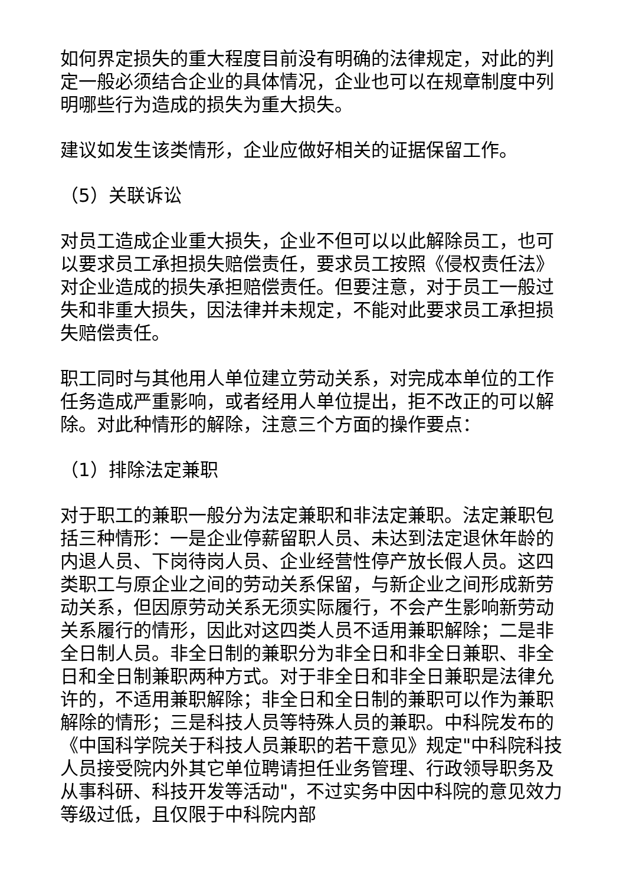如何界定损失的重大程度目前没有明确的法律规定，对此的判定一般必须结合企业的具体情况，企业也可以在规章制度中列明哪些行为造成的损失为重大损失。
建议如发生该类情形，企业应做好相关的证据保留工作。
（5）关联诉讼
对员工造成企业重大损失，企业不但可以以此解除员工，也可以要求员工承担损失赔偿责任，要求员工按照《侵权责任法》对企业造成的损失承担赔偿责任。但要注意，对于员工一般过失和非重大损失，因法律并未规定，不能对此要求员工承担损失赔偿责任。
职工同时与其他用人单位建立劳动关系，对完成本单位的工作任务造成严重影响，或者经用人单位提出，拒不改正的可以解除。对此种情形的解除，注意三个方面的操作要点：
（1）排除法定兼职
对于职工的兼职一般分为法定兼职和非法定兼职。法定兼职包括三种情形：一是企业停薪留职人员、未达到法定退休年龄的内退人员、下岗待岗人员、企业经营性停产放长假人员。这四类职工与原企业之间的劳动关系保留，与新企业之间形成新劳动关系，但因原劳动关系无须实际履行，不会产生影响新劳动关系履行的情形，因此对这四类人员不适用兼职解除；二是非全日制人员。非全日制的兼职分为非全日和非全日兼职、非全日和全日制兼职两种方式。对于非全日和非全日兼职是法律允许的，不适用兼职解除；非全日和全日制的兼职可以作为兼职解除的情形；三是科技人员等特殊人员的兼职。中科院发布的《中国科学院关于科技人员兼职的若干意见》规定"中科院科技人员接受院内外其它单位聘请担任业务管理、行政领导职务及从事科研、科技开发等活动"，不过实务中因中科院的意见效力等级过低，且仅限于中科院内部